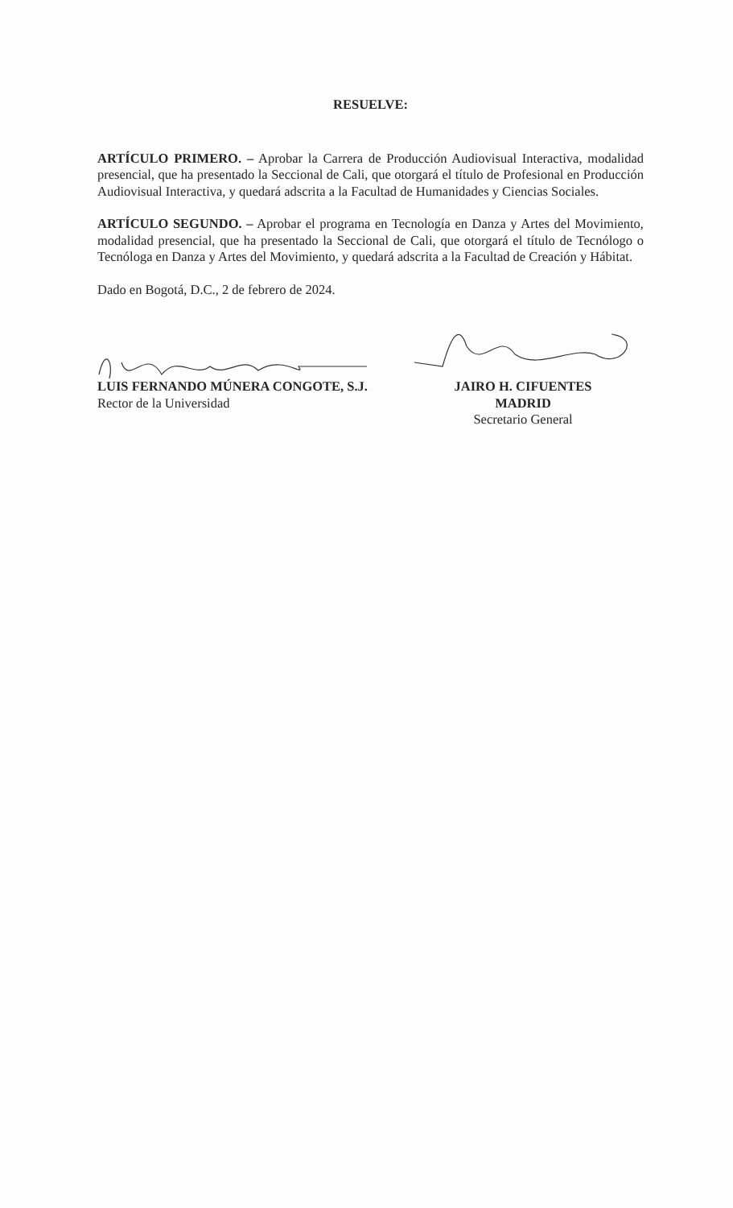RESUELVE:
ARTÍCULO PRIMERO. – Aprobar la Carrera de Producción Audiovisual Interactiva, modalidad presencial, que ha presentado la Seccional de Cali, que otorgará el título de Profesional en Producción Audiovisual Interactiva, y quedará adscrita a la Facultad de Humanidades y Ciencias Sociales.
ARTÍCULO SEGUNDO. – Aprobar el programa en Tecnología en Danza y Artes del Movimiento, modalidad presencial, que ha presentado la Seccional de Cali, que otorgará el título de Tecnólogo o Tecnóloga en Danza y Artes del Movimiento, y quedará adscrita a la Facultad de Creación y Hábitat.
Dado en Bogotá, D.C., 2 de febrero de 2024.
LUIS FERNANDO MÚNERA CONGOTE, S.J.
Rector de la Universidad
JAIRO H. CIFUENTES MADRID
Secretario General